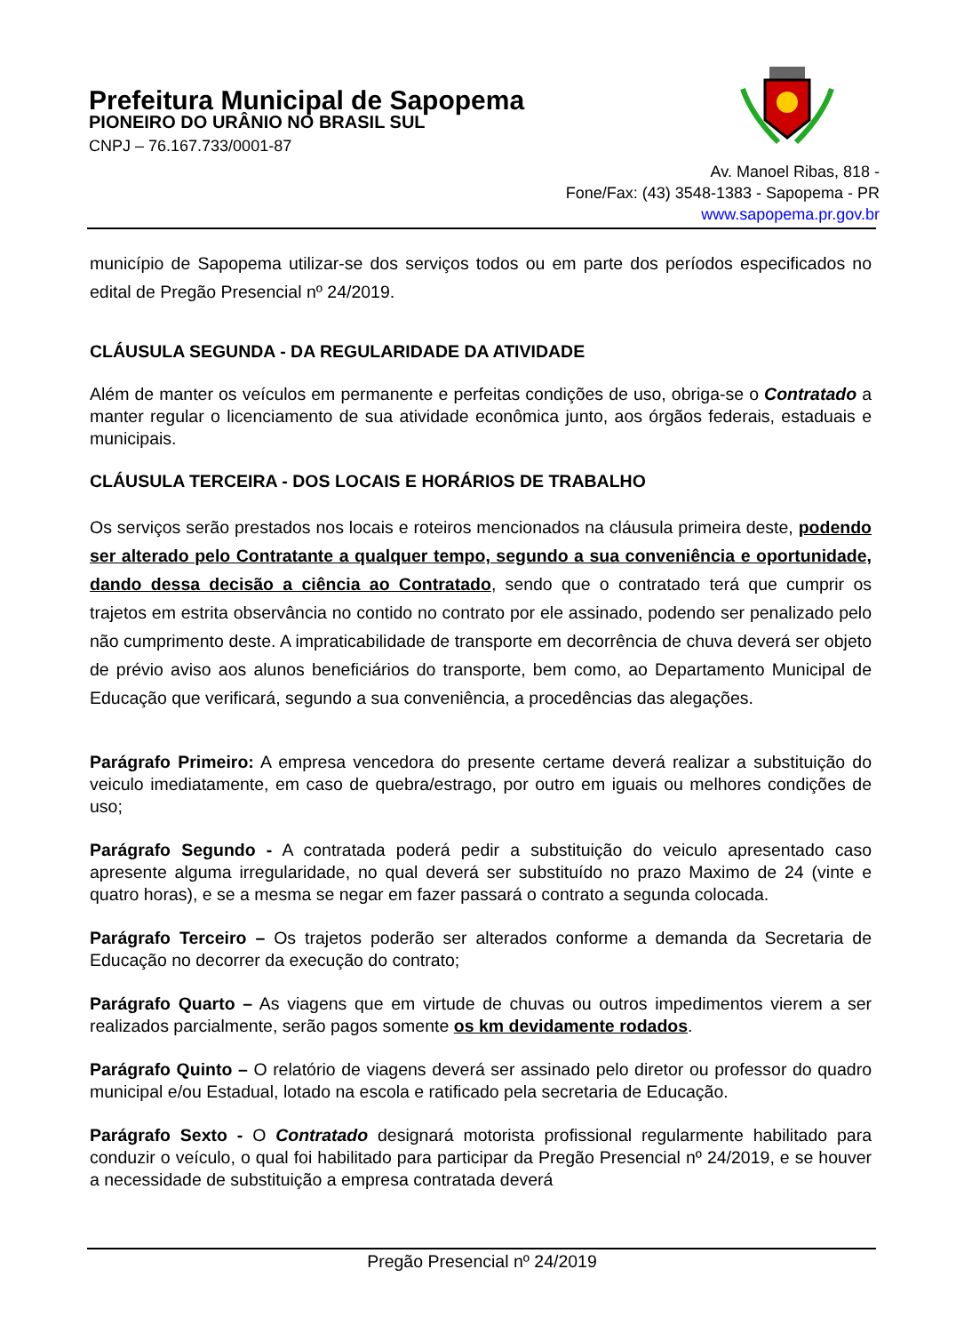Prefeitura Municipal de Sapopema
PIONEIRO DO URÂNIO NO BRASIL SUL
CNPJ – 76.167.733/0001-87
Av. Manoel Ribas, 818 -
Fone/Fax: (43) 3548-1383 - Sapopema - PR
www.sapopema.pr.gov.br
município de Sapopema utilizar-se dos serviços todos ou em parte dos períodos especificados no edital de Pregão Presencial nº 24/2019.
CLÁUSULA SEGUNDA - DA REGULARIDADE DA ATIVIDADE
Além de manter os veículos em permanente e perfeitas condições de uso, obriga-se o Contratado a manter regular o licenciamento de sua atividade econômica junto, aos órgãos federais, estaduais e municipais.
CLÁUSULA TERCEIRA - DOS LOCAIS E HORÁRIOS DE TRABALHO
Os serviços serão prestados nos locais e roteiros mencionados na cláusula primeira deste, podendo ser alterado pelo Contratante a qualquer tempo, segundo a sua conveniência e oportunidade, dando dessa decisão a ciência ao Contratado, sendo que o contratado terá que cumprir os trajetos em estrita observância no contido no contrato por ele assinado, podendo ser penalizado pelo não cumprimento deste. A impraticabilidade de transporte em decorrência de chuva deverá ser objeto de prévio aviso aos alunos beneficiários do transporte, bem como, ao Departamento Municipal de Educação que verificará, segundo a sua conveniência, a procedências das alegações.
Parágrafo Primeiro: A empresa vencedora do presente certame deverá realizar a substituição do veiculo imediatamente, em caso de quebra/estrago, por outro em iguais ou melhores condições de uso;
Parágrafo Segundo - A contratada poderá pedir a substituição do veiculo apresentado caso apresente alguma irregularidade, no qual deverá ser substituído no prazo Maximo de 24 (vinte e quatro horas), e se a mesma se negar em fazer passará o contrato a segunda colocada.
Parágrafo Terceiro – Os trajetos poderão ser alterados conforme a demanda da Secretaria de Educação no decorrer da execução do contrato;
Parágrafo Quarto – As viagens que em virtude de chuvas ou outros impedimentos vierem a ser realizados parcialmente, serão pagos somente os km devidamente rodados.
Parágrafo Quinto – O relatório de viagens deverá ser assinado pelo diretor ou professor do quadro municipal e/ou Estadual, lotado na escola e ratificado pela secretaria de Educação.
Parágrafo Sexto - O Contratado designará motorista profissional regularmente habilitado para conduzir o veículo, o qual foi habilitado para participar da Pregão Presencial nº 24/2019, e se houver a necessidade de substituição a empresa contratada deverá
Pregão Presencial nº 24/2019